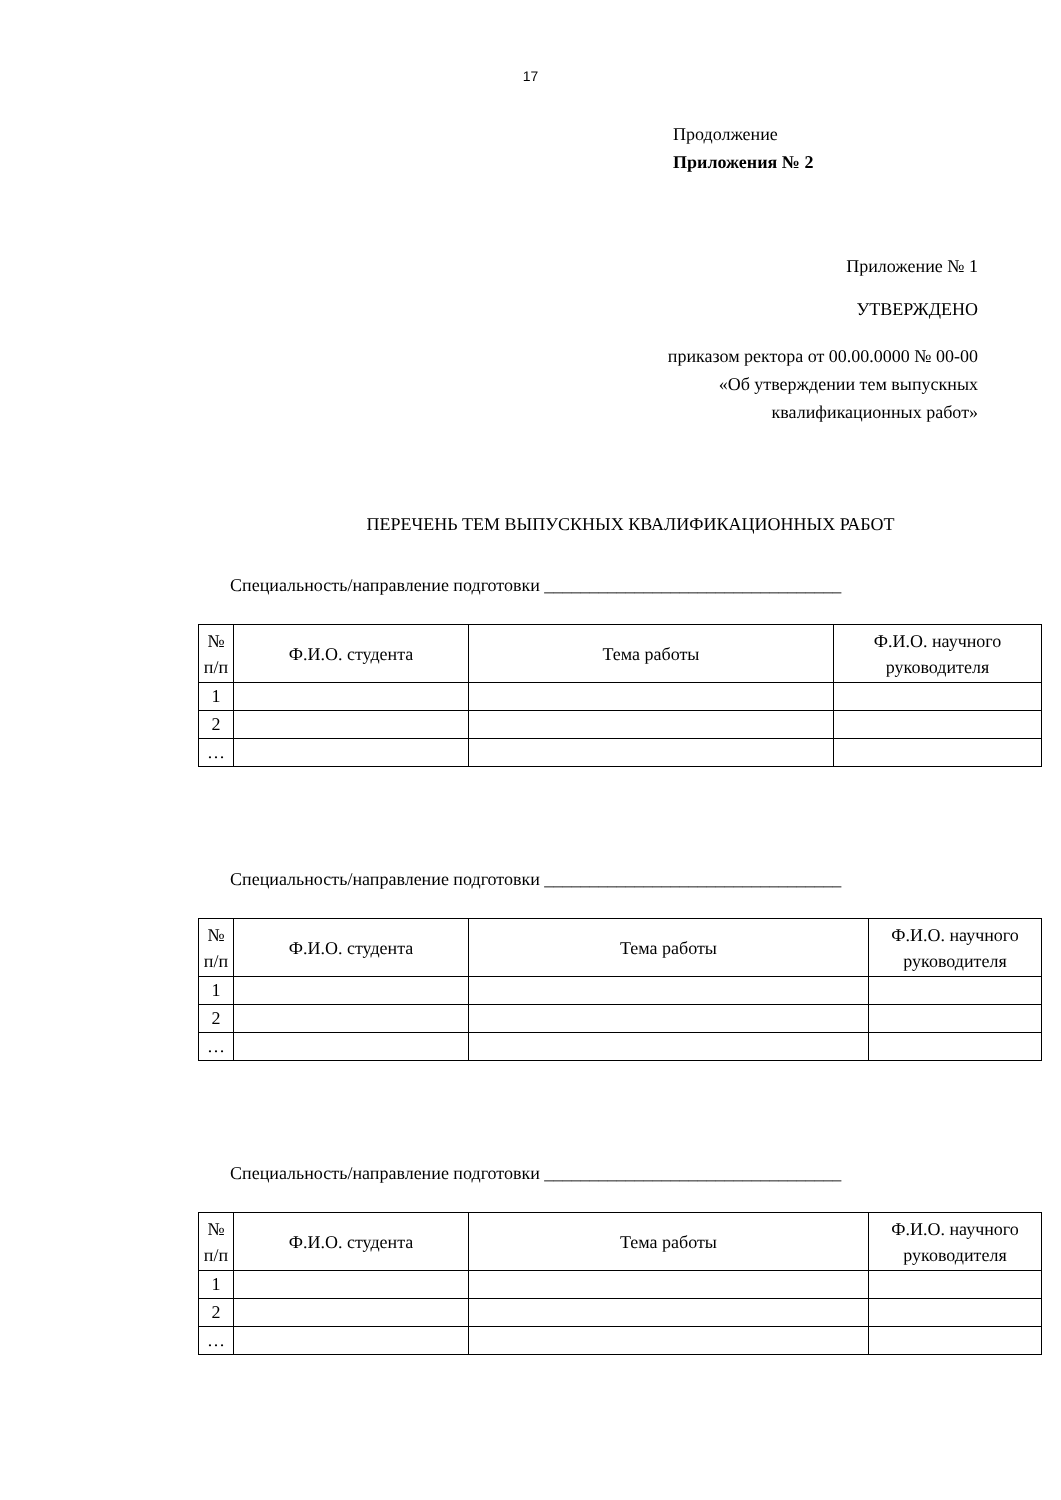17
Продолжение
Приложения № 2
Приложение № 1
УТВЕРЖДЕНО
приказом ректора от 00.00.0000 № 00-00
«Об утверждении тем выпускных
квалификационных работ»
ПЕРЕЧЕНЬ ТЕМ ВЫПУСКНЫХ КВАЛИФИКАЦИОННЫХ РАБОТ
Специальность/направление подготовки _________________________________
| № п/п | Ф.И.О. студента | Тема работы | Ф.И.О. научного руководителя |
| --- | --- | --- | --- |
| 1 | | | |
| 2 | | | |
| … | | | |
Специальность/направление подготовки _________________________________
| № п/п | Ф.И.О. студента | Тема работы | Ф.И.О. научного руководителя |
| --- | --- | --- | --- |
| 1 | | | |
| 2 | | | |
| … | | | |
Специальность/направление подготовки _________________________________
| № п/п | Ф.И.О. студента | Тема работы | Ф.И.О. научного руководителя |
| --- | --- | --- | --- |
| 1 | | | |
| 2 | | | |
| … | | | |